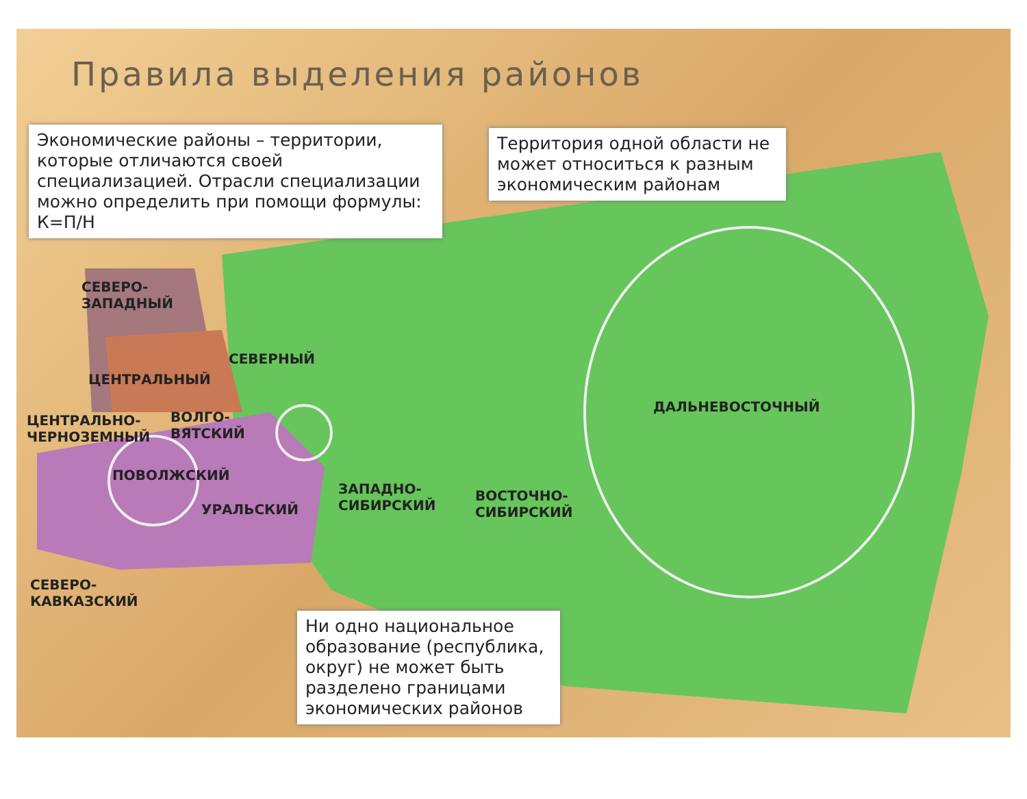Правила выделения районов
Экономические районы – территории, которые отличаются своей специализацией. Отрасли специализации можно определить при помощи формулы: К=П/Н
Территория одной области не может относиться к разным экономическим районам
СЕВЕРО-
ЗАПАДНЫЙ
СЕВЕРНЫЙ
ЦЕНТРАЛЬНЫЙ
ЦЕНТРАЛЬНО-
ЧЕРНОЗЕМНЫЙ
ВОЛГО-
ВЯТСКИЙ
ПОВОЛЖСКИЙ
УРАЛЬСКИЙ
ЗАПАДНО-
СИБИРСКИЙ
ВОСТОЧНО-
СИБИРСКИЙ
ДАЛЬНЕВОСТОЧНЫЙ
СЕВЕРО-
КАВКАЗСКИЙ
Ни одно национальное образование (республика, округ) не может быть разделено границами экономических районов